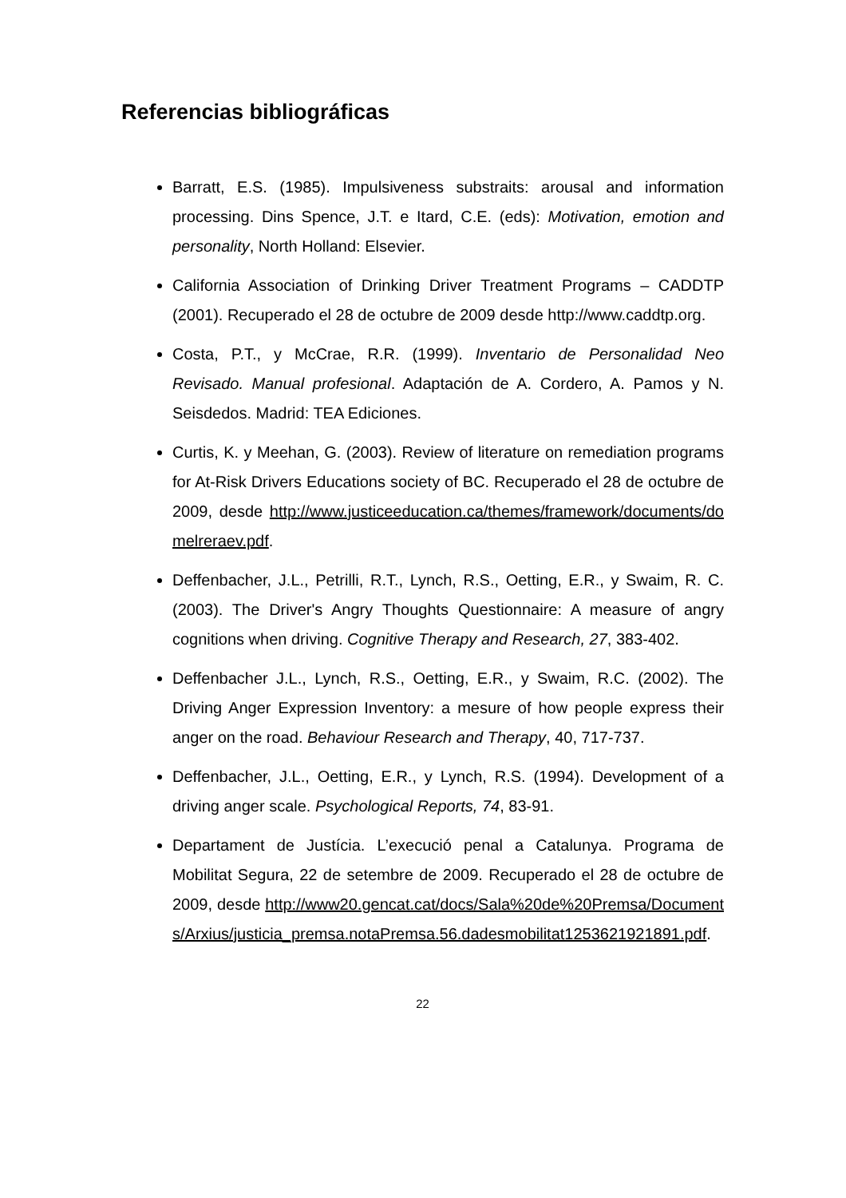Referencias bibliográficas
Barratt, E.S. (1985). Impulsiveness substraits: arousal and information processing. Dins Spence, J.T. e Itard, C.E. (eds): Motivation, emotion and personality, North Holland: Elsevier.
California Association of Drinking Driver Treatment Programs – CADDTP (2001). Recuperado el 28 de octubre de 2009 desde http://www.caddtp.org.
Costa, P.T., y McCrae, R.R. (1999). Inventario de Personalidad Neo Revisado. Manual profesional. Adaptación de A. Cordero, A. Pamos y N. Seisdedos. Madrid: TEA Ediciones.
Curtis, K. y Meehan, G. (2003). Review of literature on remediation programs for At-Risk Drivers Educations society of BC. Recuperado el 28 de octubre de 2009, desde http://www.justiceeducation.ca/themes/framework/documents/domelreraev.pdf.
Deffenbacher, J.L., Petrilli, R.T., Lynch, R.S., Oetting, E.R., y Swaim, R. C. (2003). The Driver's Angry Thoughts Questionnaire: A measure of angry cognitions when driving. Cognitive Therapy and Research, 27, 383-402.
Deffenbacher J.L., Lynch, R.S., Oetting, E.R., y Swaim, R.C. (2002). The Driving Anger Expression Inventory: a mesure of how people express their anger on the road. Behaviour Research and Therapy, 40, 717-737.
Deffenbacher, J.L., Oetting, E.R., y Lynch, R.S. (1994). Development of a driving anger scale. Psychological Reports, 74, 83-91.
Departament de Justícia. L’execució penal a Catalunya. Programa de Mobilitat Segura, 22 de setembre de 2009. Recuperado el 28 de octubre de 2009, desde http://www20.gencat.cat/docs/Sala%20de%20Premsa/Documents/Arxius/justicia_premsa.notaPremsa.56.dadesmobilitat1253621921891.pdf.
22